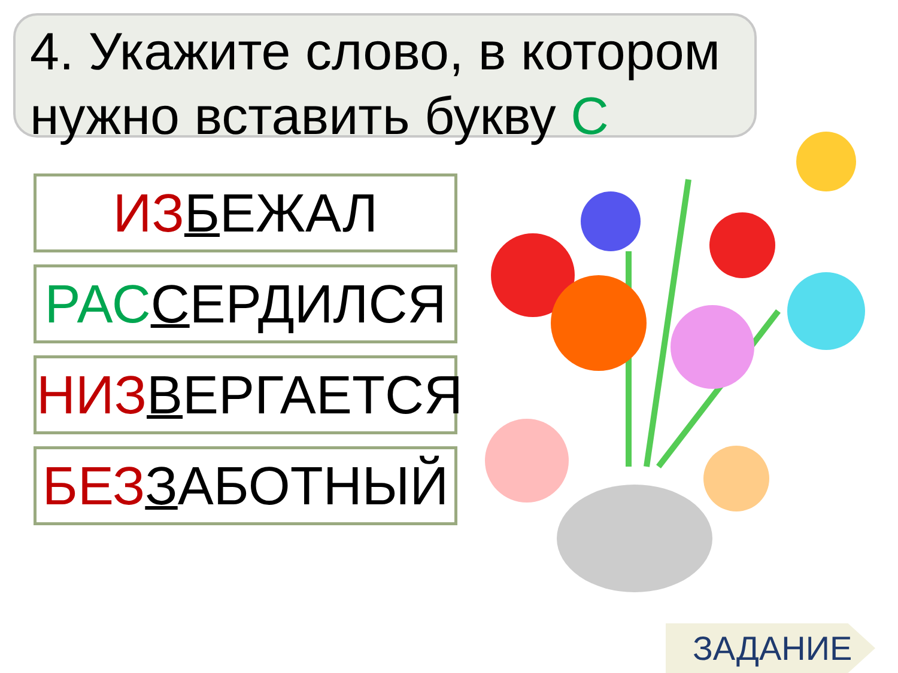4. Укажите слово, в котором нужно вставить букву С
ИЗ БЕЖАЛ
РАС СЕРДИЛСЯ
НИЗ ВЕРГАЕТСЯ
БЕЗ ЗАБОТНЫЙ
ЗАДАНИЕ